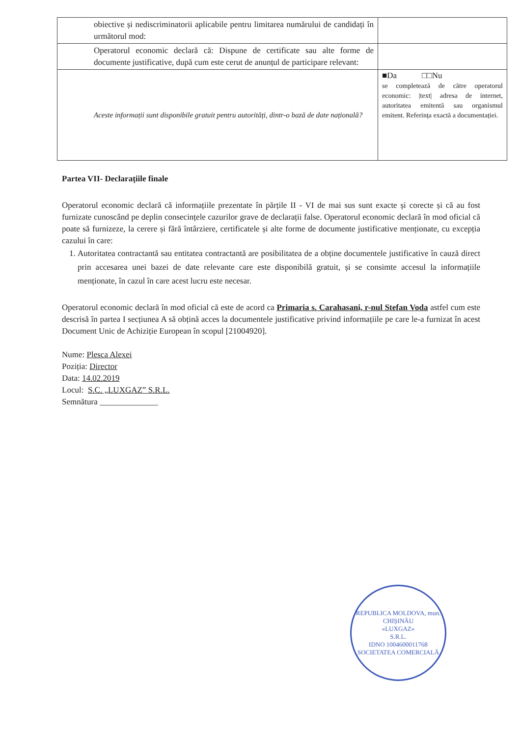| obiective și nediscriminatorii aplicabile pentru limitarea numărului de candidați în următorul mod: | |
| Operatorul economic declară că: Dispune de certificate sau alte forme de documente justificative, după cum este cerut de anunțul de participare relevant: | |
| Aceste informații sunt disponibile gratuit pentru autorități, dintr-o bază de date națională? | ■Da □□Nu se completează de către operatorul economic: /text/ adresa de internet, autoritatea emitentă sau organismul emitent. Referința exactă a documentației. |
Partea VII- Declarațiile finale
Operatorul economic declară că informațiile prezentate în părțile II - VI de mai sus sunt exacte și corecte și că au fost furnizate cunoscând pe deplin consecințele cazurilor grave de declarații false. Operatorul economic declară în mod oficial că poate să furnizeze, la cerere și fără întârziere, certificatele și alte forme de documente justificative menționate, cu excepția cazului în care:
1. Autoritatea contractantă sau entitatea contractantă are posibilitatea de a obține documentele justificative în cauză direct prin accesarea unei bazei de date relevante care este disponibilă gratuit, și se consimte accesul la informațiile menționate, în cazul în care acest lucru este necesar.
Operatorul economic declară în mod oficial că este de acord ca Primaria s. Carahasani, r-nul Stefan Voda astfel cum este descrisă în partea I secțiunea A să obțină acces la documentele justificative privind informațiile pe care le-a furnizat în acest Document Unic de Achiziție European în scopul [21004920].
Nume: Plesca Alexei
Poziția: Director
Data: 14.02.2019
Locul: S.C. „LUXGAZ” S.R.L.
Semnătura ______________
REPUBLICA MOLDOVA, mun. CHIȘINĂU
«LUXGAZ»
S.R.L.
IDNO 1004600011768
SOCIETATEA COMERCIALĂ